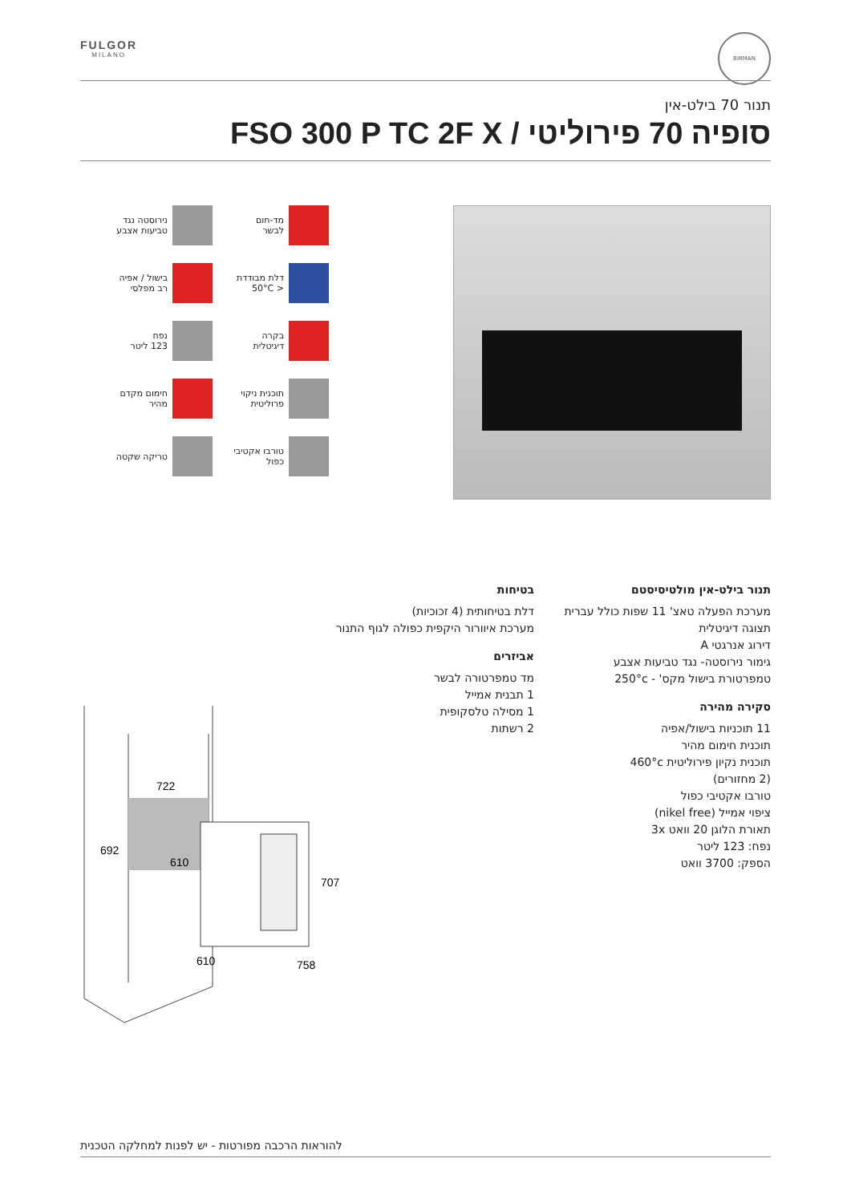FULGOR
MILANO
BIRMAN
תנור 70 בילט-אין
סופיה 70 פירוליטי / FSO 300 P TC 2F X
מד-חום
לבשר
נירוסטה נגד
טביעות אצבע
דלת מבודדת
< 50°C
בישול / אפיה
רב מפלסי
בקרה
דיגיטלית
נפח
123 ליטר
תוכנית ניקוי
פרוליטית
חימום מקדם
מהיר
טורבו אקטיבי
כפול
טריקה שקטה
תנור בילט-אין מולטיסיסטם
מערכת הפעלה טאצ' 11 שפות כולל עברית
תצוגה דיגיטלית
דירוג אנרגטי A
גימור נירוסטה- נגד טביעות אצבע
טמפרטורת בישול מקס' - 250°c
סקירה מהירה
11 תוכניות בישול/אפיה
תוכנית חימום מהיר
תוכנית נקיון פירוליטית 460°c
(2 מחזורים)
טורבו אקטיבי כפול
ציפוי אמייל (nikel free)
תאורת הלוגן 20 וואט 3x
נפח: 123 ליטר
הספק: 3700 וואט
בטיחות
דלת בטיחותית (4 זכוכיות)
מערכת איוורור היקפית כפולה לגוף התנור
אביזרים
מד טמפרטורה לבשר
1 תבנית אמייל
1 מסילה טלסקופית
2 רשתות
722
692
610
610
758
707
להוראות הרכבה מפורטות - יש לפנות למחלקה הטכנית